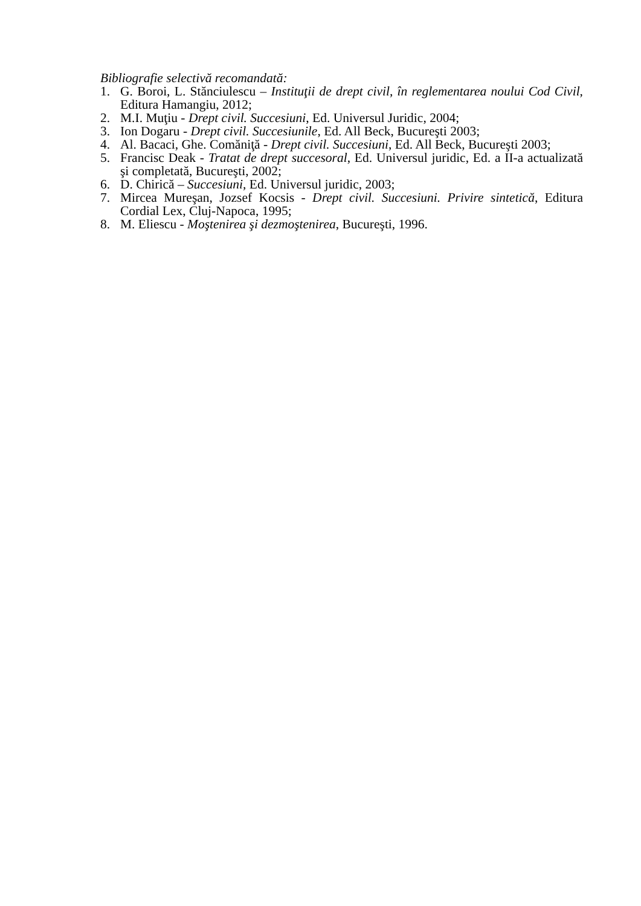Bibliografie selectivă recomandată:
1. G. Boroi, L. Stănciulescu – Instituţii de drept civil, în reglementarea noului Cod Civil, Editura Hamangiu, 2012;
2. M.I. Muţiu - Drept civil. Succesiuni, Ed. Universul Juridic, 2004;
3. Ion Dogaru - Drept civil. Succesiunile, Ed. All Beck, Bucureşti 2003;
4. Al. Bacaci, Ghe. Comăniţă - Drept civil. Succesiuni, Ed. All Beck, Bucureşti 2003;
5. Francisc Deak - Tratat de drept succesoral, Ed. Universul juridic, Ed. a II-a actualizată şi completată, Bucureşti, 2002;
6. D. Chirică – Succesiuni, Ed. Universul juridic, 2003;
7. Mircea Mureşan, Jozsef Kocsis - Drept civil. Succesiuni. Privire sintetică, Editura Cordial Lex, Cluj-Napoca, 1995;
8. M. Eliescu - Moştenirea şi dezmoştenirea, Bucureşti, 1996.